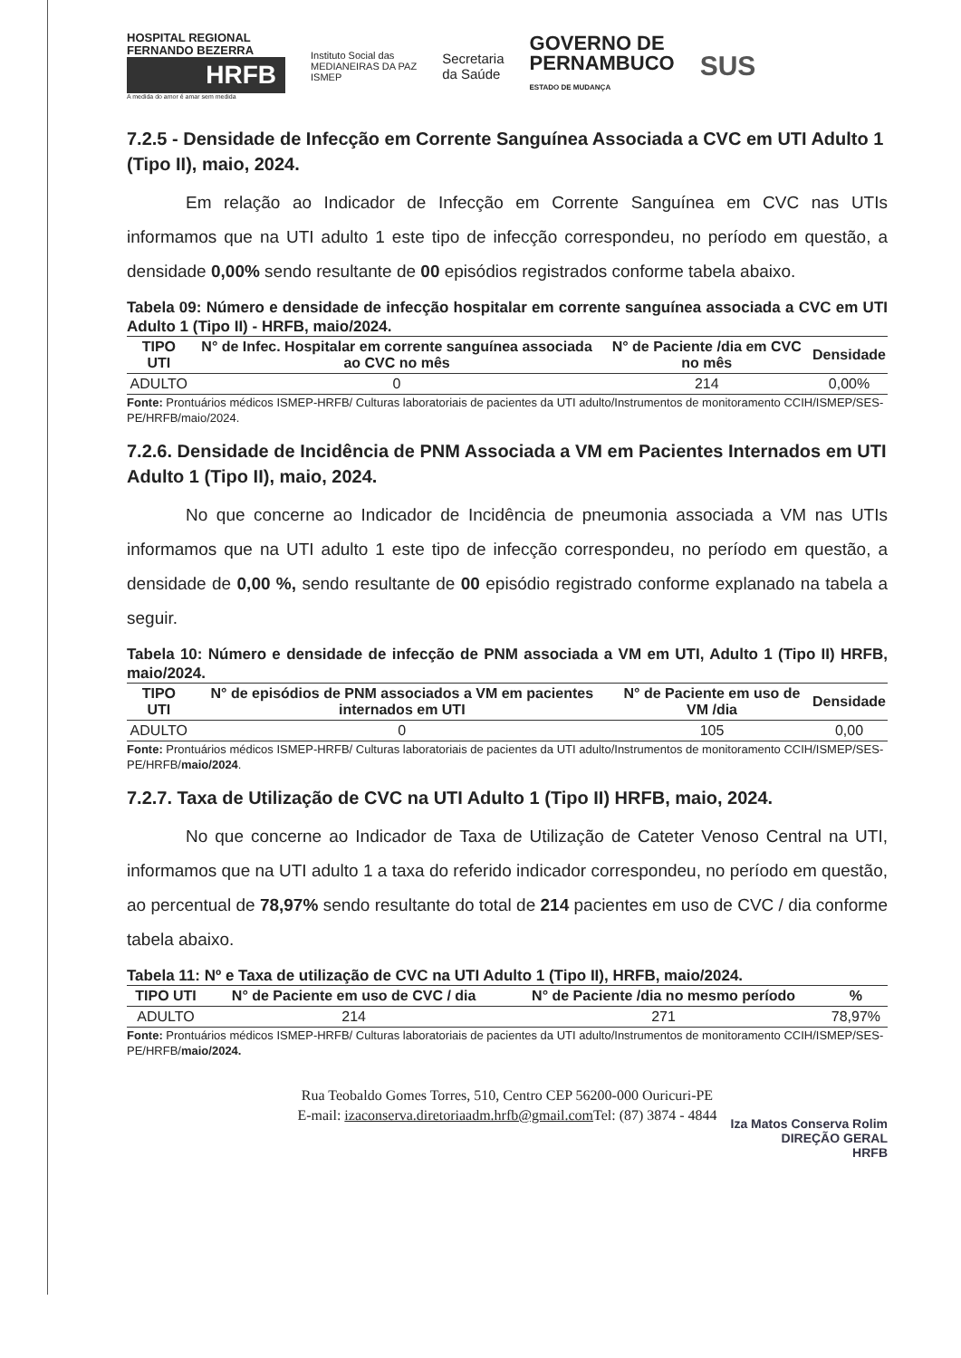HOSPITAL REGIONAL
FERNANDO BEZERRA
HRFB
A medida do amor é amar sem medida
Instituto Social das
MEDIANEIRAS DA PAZ
ISMEP
Secretaria
da Saúde
GOVERNO DE
PERNAMBUCO
ESTADO DE MUDANÇA
SUS
7.2.5 - Densidade de Infecção em Corrente Sanguínea Associada a CVC em UTI Adulto 1 (Tipo II), maio, 2024.
Em relação ao Indicador de Infecção em Corrente Sanguínea em CVC nas UTIs informamos que na UTI adulto 1 este tipo de infecção correspondeu, no período em questão, a densidade 0,00% sendo resultante de 00 episódios registrados conforme tabela abaixo.
Tabela 09: Número e densidade de infecção hospitalar em corrente sanguínea associada a CVC em UTI Adulto 1 (Tipo II) - HRFB, maio/2024.
| TIPO UTI | N° de Infec. Hospitalar em corrente sanguínea associada ao CVC no mês | N° de Paciente /dia em CVC no mês | Densidade |
| --- | --- | --- | --- |
| ADULTO | 0 | 214 | 0,00% |
Fonte: Prontuários médicos ISMEP-HRFB/ Culturas laboratoriais de pacientes da UTI adulto/Instrumentos de monitoramento CCIH/ISMEP/SES-PE/HRFB/maio/2024.
7.2.6. Densidade de Incidência de PNM Associada a VM em Pacientes Internados em UTI Adulto 1 (Tipo II), maio, 2024.
No que concerne ao Indicador de Incidência de pneumonia associada a VM nas UTIs informamos que na UTI adulto 1 este tipo de infecção correspondeu, no período em questão, a densidade de 0,00 %, sendo resultante de 00 episódio registrado conforme explanado na tabela a seguir.
Tabela 10: Número e densidade de infecção de PNM associada a VM em UTI, Adulto 1 (Tipo II) HRFB, maio/2024.
| TIPO UTI | N° de episódios de PNM associados a VM em pacientes internados em UTI | N° de Paciente em uso de VM /dia | Densidade |
| --- | --- | --- | --- |
| ADULTO | 0 | 105 | 0,00 |
Fonte: Prontuários médicos ISMEP-HRFB/ Culturas laboratoriais de pacientes da UTI adulto/Instrumentos de monitoramento CCIH/ISMEP/SES-PE/HRFB/maio/2024.
7.2.7. Taxa de Utilização de CVC na UTI Adulto 1 (Tipo II) HRFB, maio, 2024.
No que concerne ao Indicador de Taxa de Utilização de Cateter Venoso Central na UTI, informamos que na UTI adulto 1 a taxa do referido indicador correspondeu, no período em questão, ao percentual de 78,97% sendo resultante do total de 214 pacientes em uso de CVC / dia conforme tabela abaixo.
Tabela 11: Nº e Taxa de utilização de CVC na UTI Adulto 1 (Tipo II), HRFB, maio/2024.
| TIPO UTI | N° de Paciente em uso de CVC / dia | N° de Paciente /dia no mesmo período | % |
| --- | --- | --- | --- |
| ADULTO | 214 | 271 | 78,97% |
Fonte: Prontuários médicos ISMEP-HRFB/ Culturas laboratoriais de pacientes da UTI adulto/Instrumentos de monitoramento CCIH/ISMEP/SES-PE/HRFB/maio/2024.
Rua Teobaldo Gomes Torres, 510, Centro CEP 56200-000 Ouricuri-PE
E-mail: izaconserva.diretoriaadm.hrfb@gmail.com Tel: (87) 3874 - 4844
Iza Matos Conserva Rolim
DIREÇÃO GERAL
HRFB